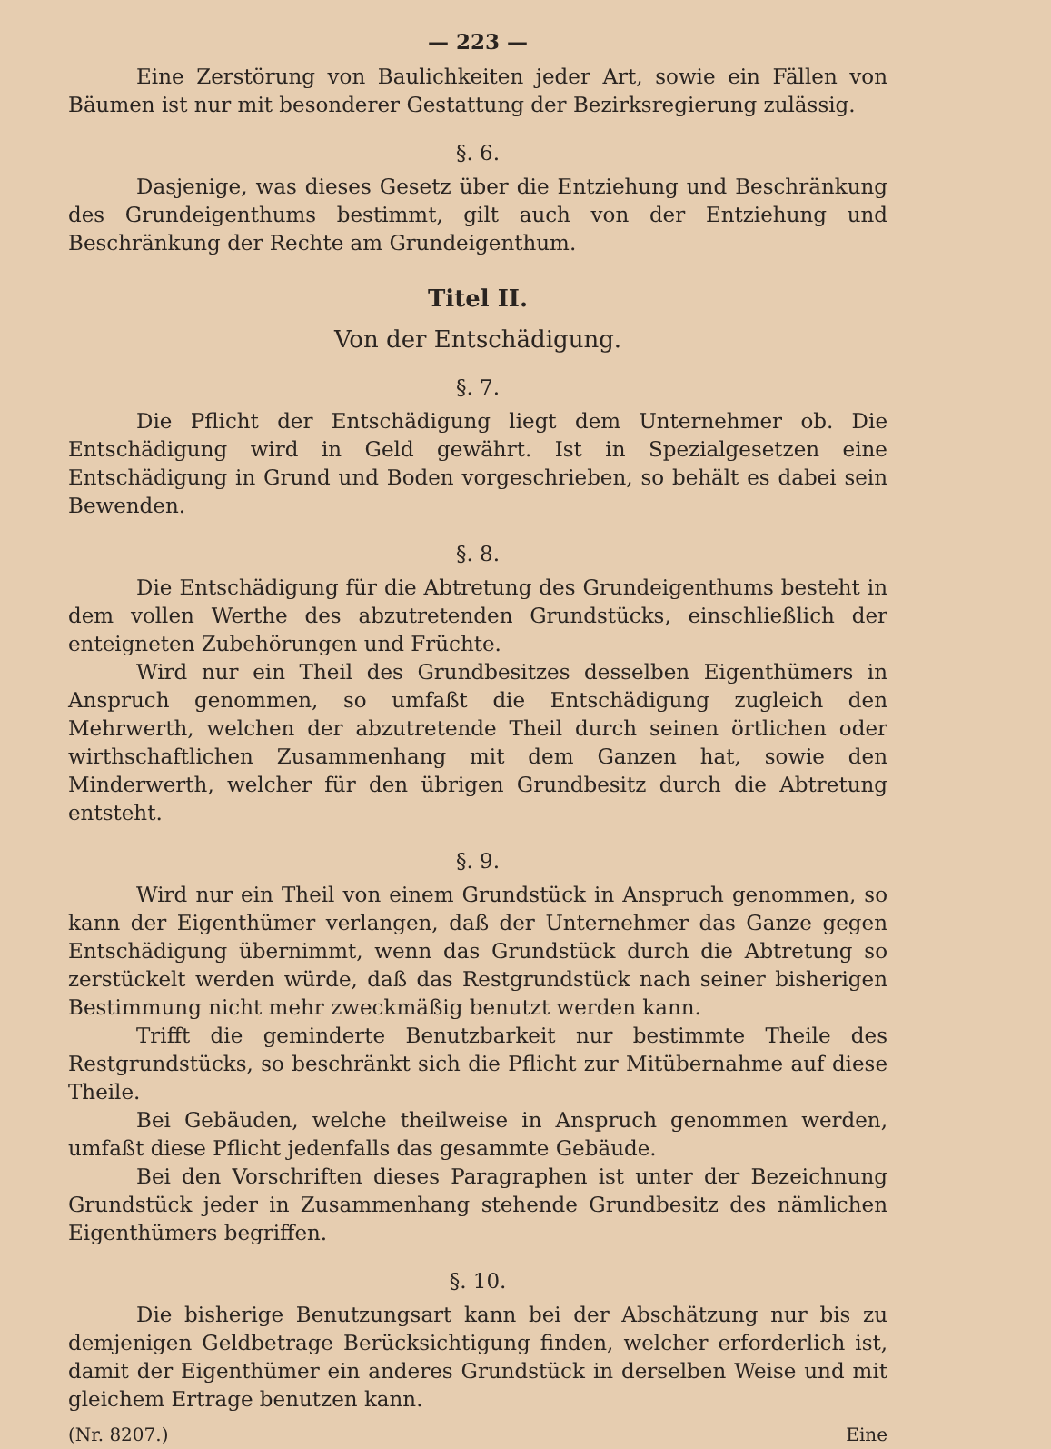— 223 —
Eine Zerstörung von Baulichkeiten jeder Art, sowie ein Fällen von Bäumen ist nur mit besonderer Gestattung der Bezirksregierung zulässig.
§. 6.
Dasjenige, was dieses Gesetz über die Entziehung und Beschränkung des Grundeigenthums bestimmt, gilt auch von der Entziehung und Beschränkung der Rechte am Grundeigenthum.
Titel II.
Von der Entschädigung.
§. 7.
Die Pflicht der Entschädigung liegt dem Unternehmer ob. Die Entschädigung wird in Geld gewährt. Ist in Spezialgesetzen eine Entschädigung in Grund und Boden vorgeschrieben, so behält es dabei sein Bewenden.
§. 8.
Die Entschädigung für die Abtretung des Grundeigenthums besteht in dem vollen Werthe des abzutretenden Grundstücks, einschließlich der enteigneten Zubehörungen und Früchte.
Wird nur ein Theil des Grundbesitzes desselben Eigenthümers in Anspruch genommen, so umfaßt die Entschädigung zugleich den Mehrwerth, welchen der abzutretende Theil durch seinen örtlichen oder wirthschaftlichen Zusammenhang mit dem Ganzen hat, sowie den Minderwerth, welcher für den übrigen Grundbesitz durch die Abtretung entsteht.
§. 9.
Wird nur ein Theil von einem Grundstück in Anspruch genommen, so kann der Eigenthümer verlangen, daß der Unternehmer das Ganze gegen Entschädigung übernimmt, wenn das Grundstück durch die Abtretung so zerstückelt werden würde, daß das Restgrundstück nach seiner bisherigen Bestimmung nicht mehr zweckmäßig benutzt werden kann.
Trifft die geminderte Benutzbarkeit nur bestimmte Theile des Restgrundstücks, so beschränkt sich die Pflicht zur Mitübernahme auf diese Theile.
Bei Gebäuden, welche theilweise in Anspruch genommen werden, umfaßt diese Pflicht jedenfalls das gesammte Gebäude.
Bei den Vorschriften dieses Paragraphen ist unter der Bezeichnung Grundstück jeder in Zusammenhang stehende Grundbesitz des nämlichen Eigenthümers begriffen.
§. 10.
Die bisherige Benutzungsart kann bei der Abschätzung nur bis zu demjenigen Geldbetrage Berücksichtigung finden, welcher erforderlich ist, damit der Eigenthümer ein anderes Grundstück in derselben Weise und mit gleichem Ertrage benutzen kann.
(Nr. 8207.) Eine